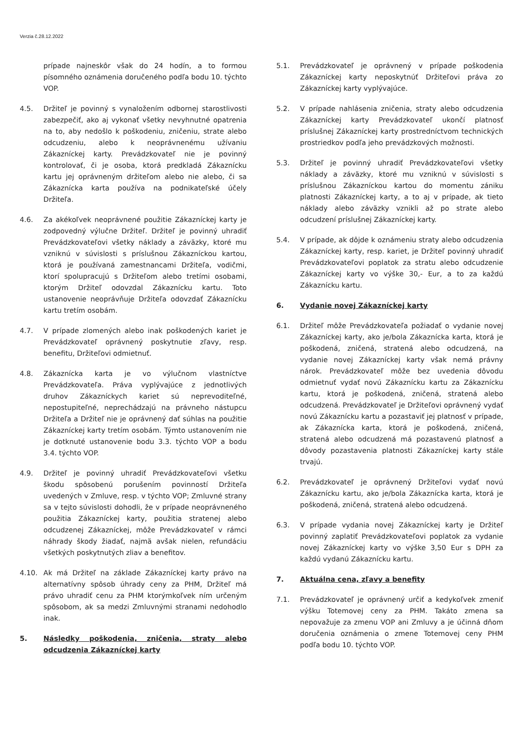Verzia č.28.12.2022
prípade najneskôr však do 24 hodín, a to formou písomného oznámenia doručeného podľa bodu 10. týchto VOP.
4.5. Držiteľ je povinný s vynaložením odbornej starostlivosti zabezpečiť, ako aj vykonať všetky nevyhnutné opatrenia na to, aby nedošlo k poškodeniu, zničeniu, strate alebo odcudzeniu, alebo k neoprávnenému užívaniu Zákazníckej karty. Prevádzkovateľ nie je povinný kontrolovať, či je osoba, ktorá predkladá Zákaznícku kartu jej oprávneným držiteľom alebo nie alebo, či sa Zákaznícka karta používa na podnikateľské účely Držiteľa.
4.6. Za akékoľvek neoprávnené použitie Zákazníckej karty je zodpovedný výlučne Držiteľ. Držiteľ je povinný uhradiť Prevádzkovateľovi všetky náklady a záväzky, ktoré mu vzniknú v súvislosti s príslušnou Zákazníckou kartou, ktorá je používaná zamestnancami Držiteľa, vodičmi, ktorí spolupracujú s Držiteľom alebo tretími osobami, ktorým Držiteľ odovzdal Zákaznícku kartu. Toto ustanovenie neoprávňuje Držiteľa odovzdať Zákaznícku kartu tretím osobám.
4.7. V prípade zlomených alebo inak poškodených kariet je Prevádzkovateľ oprávnený poskytnutie zľavy, resp. benefitu, Držiteľovi odmietnuť.
4.8. Zákaznícka karta je vo výlučnom vlastníctve Prevádzkovateľa. Práva vyplývajúce z jednotlivých druhov Zákazníckych kariet sú neprevoditeľné, nepostupiteľné, neprechádzajú na právneho nástupcu Držiteľa a Držiteľ nie je oprávnený dať súhlas na použitie Zákazníckej karty tretím osobám. Týmto ustanovením nie je dotknuté ustanovenie bodu 3.3. týchto VOP a bodu 3.4. týchto VOP.
4.9. Držiteľ je povinný uhradiť Prevádzkovateľovi všetku škodu spôsobenú porušením povinností Držiteľa uvedených v Zmluve, resp. v týchto VOP; Zmluvné strany sa v tejto súvislosti dohodli, že v prípade neoprávneného použitia Zákazníckej karty, použitia stratenej alebo odcudzenej Zákazníckej, môže Prevádzkovateľ v rámci náhrady škody žiadať, najmä avšak nielen, refundáciu všetkých poskytnutých zliav a benefitov.
4.10. Ak má Držiteľ na základe Zákazníckej karty právo na alternatívny spôsob úhrady ceny za PHM, Držiteľ má právo uhradiť cenu za PHM ktorýmkoľvek ním určeným spôsobom, ak sa medzi Zmluvnými stranami nedohodlo inak.
5. Následky poškodenia, zničenia, straty alebo odcudzenia Zákazníckej karty
5.1. Prevádzkovateľ je oprávnený v prípade poškodenia Zákazníckej karty neposkytnúť Držiteľovi práva zo Zákazníckej karty vyplývajúce.
5.2. V prípade nahlásenia zničenia, straty alebo odcudzenia Zákazníckej karty Prevádzkovateľ ukončí platnosť príslušnej Zákazníckej karty prostredníctvom technických prostriedkov podľa jeho prevádzkových možnosti.
5.3. Držiteľ je povinný uhradiť Prevádzkovateľovi všetky náklady a záväzky, ktoré mu vzniknú v súvislosti s príslušnou Zákazníckou kartou do momentu zániku platnosti Zákazníckej karty, a to aj v prípade, ak tieto náklady alebo záväzky vznikli až po strate alebo odcudzení príslušnej Zákazníckej karty.
5.4. V prípade, ak dôjde k oznámeniu straty alebo odcudzenia Zákazníckej karty, resp. kariet, je Držiteľ povinný uhradiť Prevádzkovateľovi poplatok za stratu alebo odcudzenie Zákazníckej karty vo výške 30,- Eur, a to za každú Zákaznícku kartu.
6. Vydanie novej Zákazníckej karty
6.1. Držiteľ môže Prevádzkovateľa požiadať o vydanie novej Zákazníckej karty, ako je/bola Zákaznícka karta, ktorá je poškodená, zničená, stratená alebo odcudzená, na vydanie novej Zákazníckej karty však nemá právny nárok. Prevádzkovateľ môže bez uvedenia dôvodu odmietnuť vydať novú Zákaznícku kartu za Zákaznícku kartu, ktorá je poškodená, zničená, stratená alebo odcudzená. Prevádzkovateľ je Držiteľovi oprávnený vydať novú Zákaznícku kartu a pozastaviť jej platnosť v prípade, ak Zákaznícka karta, ktorá je poškodená, zničená, stratená alebo odcudzená má pozastavenú platnosť a dôvody pozastavenia platnosti Zákazníckej karty stále trvajú.
6.2. Prevádzkovateľ je oprávnený Držiteľovi vydať novú Zákaznícku kartu, ako je/bola Zákaznícka karta, ktorá je poškodená, zničená, stratená alebo odcudzená.
6.3. V prípade vydania novej Zákazníckej karty je Držiteľ povinný zaplatiť Prevádzkovateľovi poplatok za vydanie novej Zákazníckej karty vo výške 3,50 Eur s DPH za každú vydanú Zákaznícku kartu.
7. Aktuálna cena, zľavy a benefity
7.1. Prevádzkovateľ je oprávnený určiť a kedykoľvek zmeniť výšku Totemovej ceny za PHM. Takáto zmena sa nepovažuje za zmenu VOP ani Zmluvy a je účinná dňom doručenia oznámenia o zmene Totemovej ceny PHM podľa bodu 10. týchto VOP.